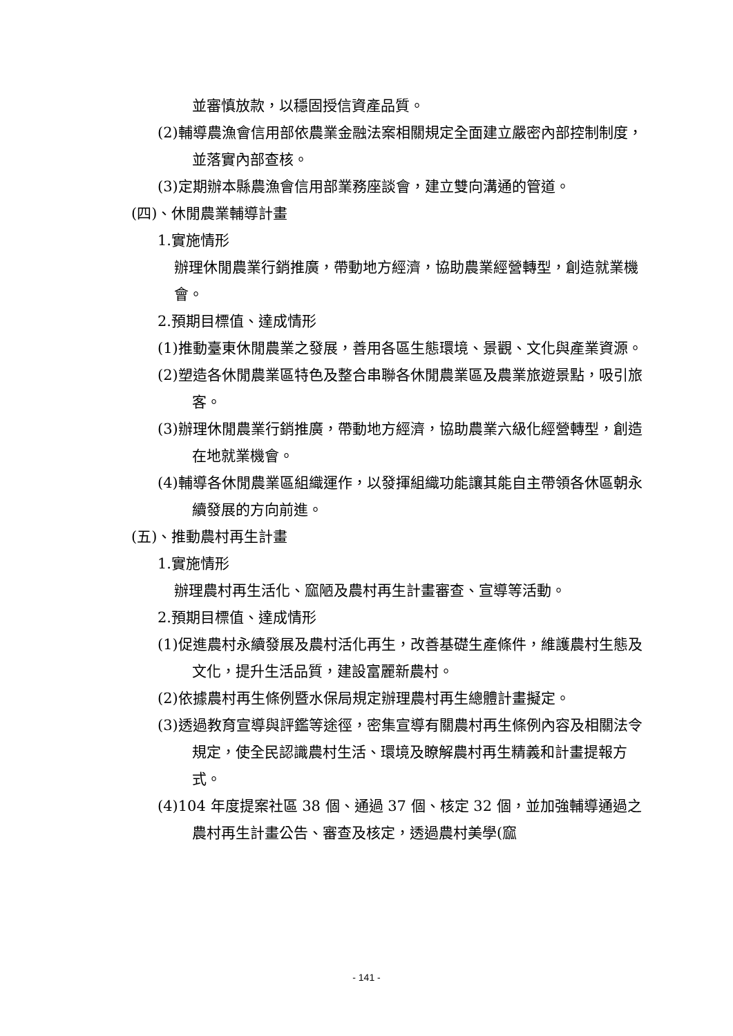並審慎放款，以穩固授信資產品質。
(2)輔導農漁會信用部依農業金融法案相關規定全面建立嚴密內部控制制度，並落實內部查核。
(3)定期辦本縣農漁會信用部業務座談會，建立雙向溝通的管道。
(四)、休閒農業輔導計畫
1.實施情形
辦理休閒農業行銷推廣，帶動地方經濟，協助農業經營轉型，創造就業機會。
2.預期目標值、達成情形
(1)推動臺東休閒農業之發展，善用各區生態環境、景觀、文化與產業資源。
(2)塑造各休閒農業區特色及整合串聯各休閒農業區及農業旅遊景點，吸引旅客。
(3)辦理休閒農業行銷推廣，帶動地方經濟，協助農業六級化經營轉型，創造在地就業機會。
(4)輔導各休閒農業區組織運作，以發揮組織功能讓其能自主帶領各休區朝永續發展的方向前進。
(五)、推動農村再生計畫
1.實施情形
辦理農村再生活化、窳陋及農村再生計畫審查、宣導等活動。
2.預期目標值、達成情形
(1)促進農村永續發展及農村活化再生，改善基礎生產條件，維護農村生態及文化，提升生活品質，建設富麗新農村。
(2)依據農村再生條例暨水保局規定辦理農村再生總體計畫擬定。
(3)透過教育宣導與評鑑等途徑，密集宣導有關農村再生條例內容及相關法令規定，使全民認識農村生活、環境及瞭解農村再生精義和計畫提報方式。
(4)104 年度提案社區 38 個、通過 37 個、核定 32 個，並加強輔導通過之農村再生計畫公告、審查及核定，透過農村美學(窳
- 141 -